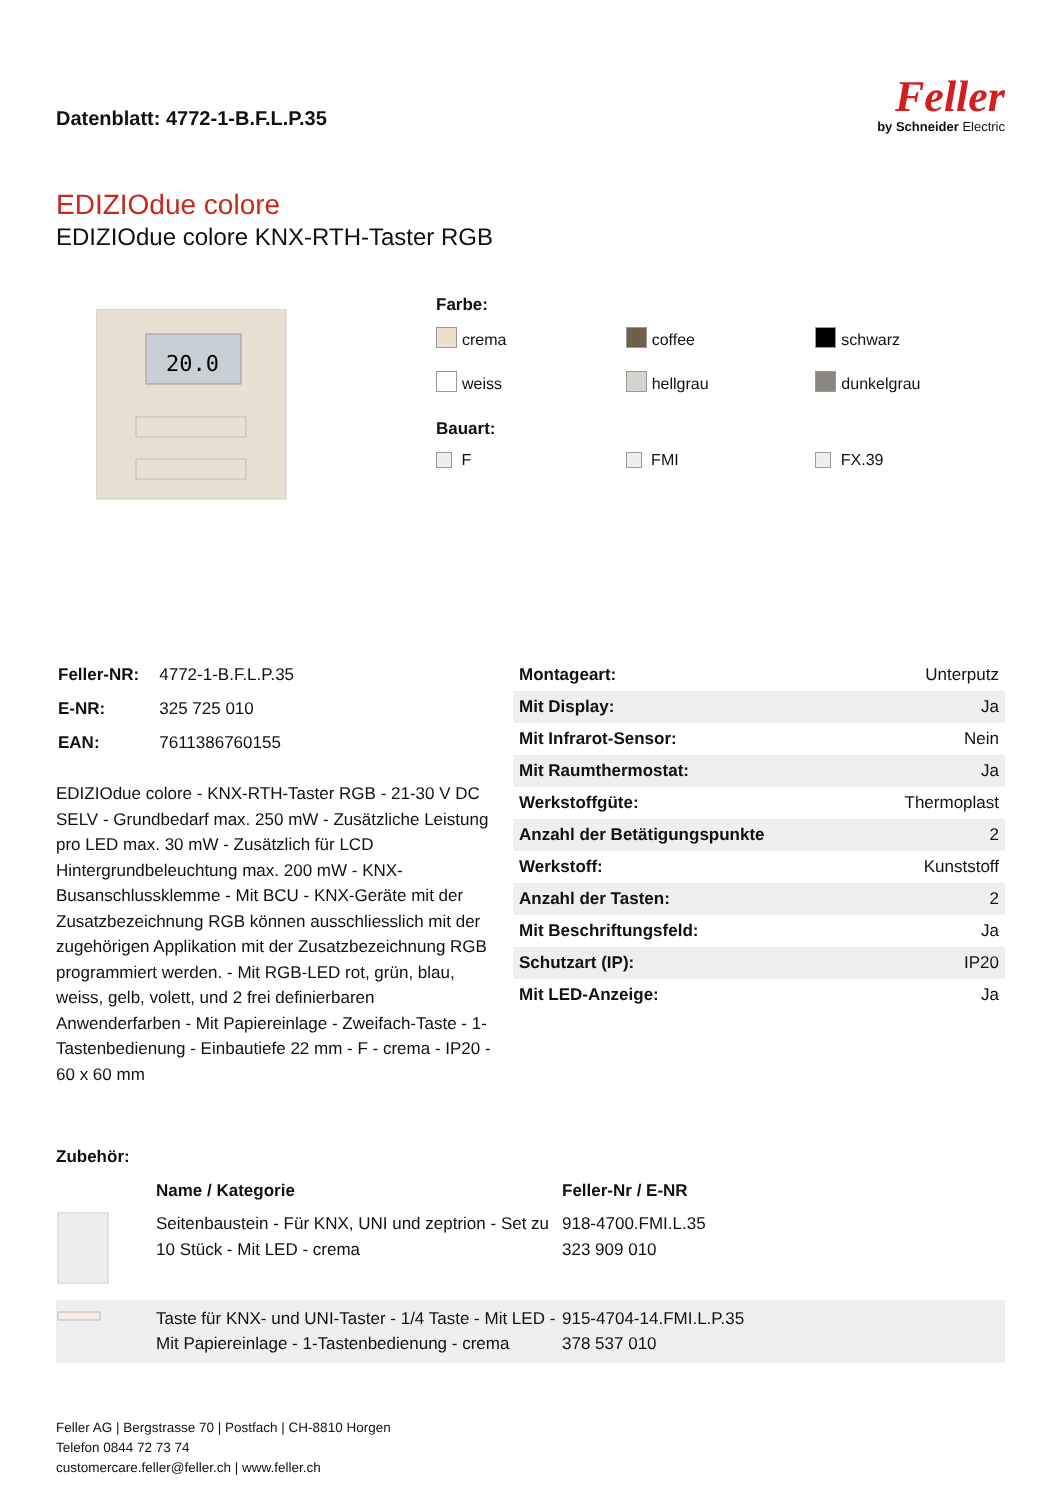Datenblatt: 4772-1-B.F.L.P.35
Feller
by Schneider Electric
EDIZIOdue colore
EDIZIOdue colore KNX-RTH-Taster RGB
20.0
Farbe:
crema
coffee
schwarz
weiss
hellgrau
dunkelgrau
Bauart:
F
FMI
FX.39
| Feller-NR: | 4772-1-B.F.L.P.35 |
| E-NR: | 325 725 010 |
| EAN: | 7611386760155 |
EDIZIOdue colore - KNX-RTH-Taster RGB - 21-30 V DC SELV - Grundbedarf max. 250 mW - Zusätzliche Leistung pro LED max. 30 mW - Zusätzlich für LCD Hintergrundbeleuchtung max. 200 mW - KNX-Busanschlussklemme - Mit BCU - KNX-Geräte mit der Zusatzbezeichnung RGB können ausschliesslich mit der zugehörigen Applikation mit der Zusatzbezeichnung RGB programmiert werden. - Mit RGB-LED rot, grün, blau, weiss, gelb, volett, und 2 frei definierbaren Anwenderfarben - Mit Papiereinlage - Zweifach-Taste - 1-Tastenbedienung - Einbautiefe 22 mm - F - crema - IP20 - 60 x 60 mm
| Montageart: | Unterputz |
| Mit Display: | Ja |
| Mit Infrarot-Sensor: | Nein |
| Mit Raumthermostat: | Ja |
| Werkstoffgüte: | Thermoplast |
| Anzahl der Betätigungspunkte | 2 |
| Werkstoff: | Kunststoff |
| Anzahl der Tasten: | 2 |
| Mit Beschriftungsfeld: | Ja |
| Schutzart (IP): | IP20 |
| Mit LED-Anzeige: | Ja |
Zubehör:
| | Name / Kategorie | Feller-Nr / E-NR |
| --- | --- | --- |
| | Seitenbaustein - Für KNX, UNI und zeptrion - Set zu 10 Stück - Mit LED - crema | 918-4700.FMI.L.35 323 909 010 |
| | Taste für KNX- und UNI-Taster - 1/4 Taste - Mit LED - Mit Papiereinlage - 1-Tastenbedienung - crema | 915-4704-14.FMI.L.P.35 378 537 010 |
Feller AG | Bergstrasse 70 | Postfach | CH-8810 Horgen
Telefon 0844 72 73 74
customercare.feller@feller.ch | www.feller.ch